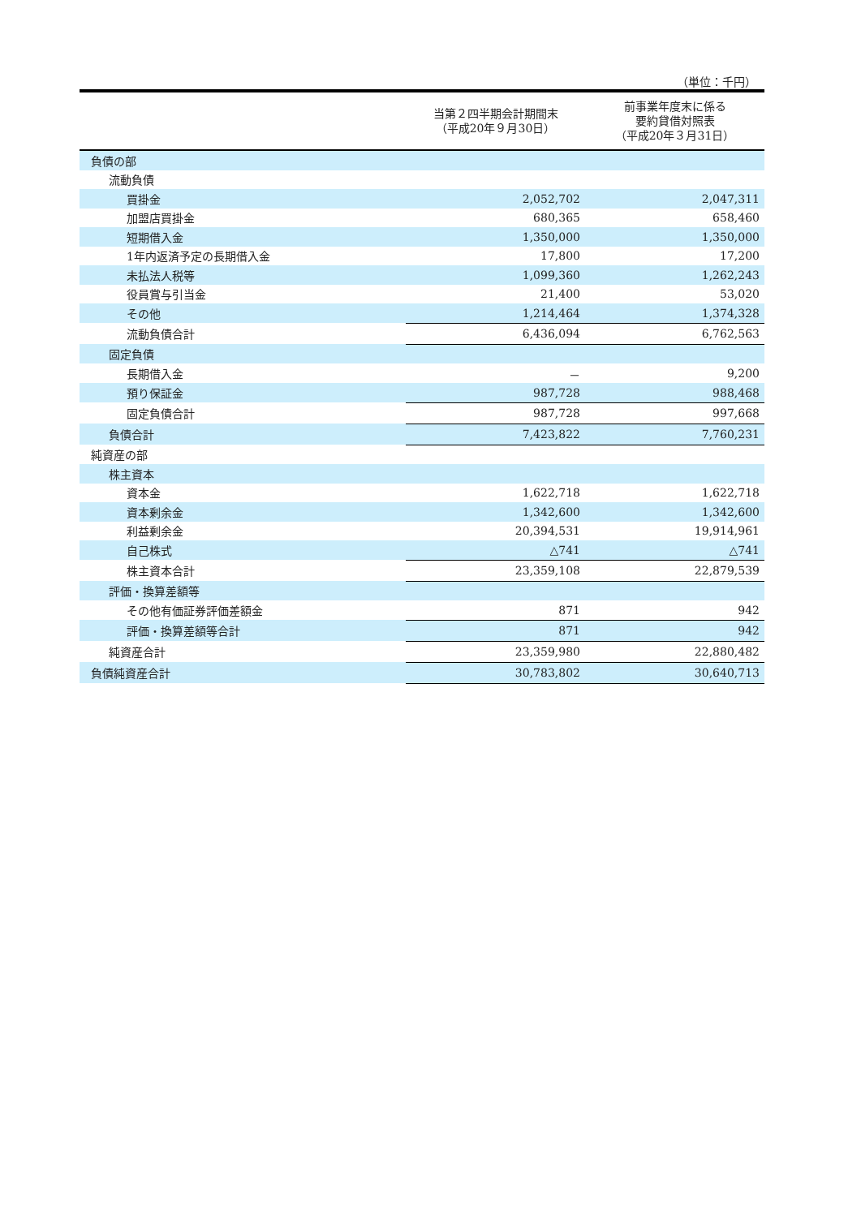（単位：千円）
| | 当第２四半期会計期間末 （平成20年９月30日） | 前事業年度末に係る 要約貸借対照表 （平成20年３月31日） |
| --- | --- | --- |
| 負債の部 | | |
| 流動負債 | | |
| 買掛金 | 2,052,702 | 2,047,311 |
| 加盟店買掛金 | 680,365 | 658,460 |
| 短期借入金 | 1,350,000 | 1,350,000 |
| 1年内返済予定の長期借入金 | 17,800 | 17,200 |
| 未払法人税等 | 1,099,360 | 1,262,243 |
| 役員賞与引当金 | 21,400 | 53,020 |
| その他 | 1,214,464 | 1,374,328 |
| 流動負債合計 | 6,436,094 | 6,762,563 |
| 固定負債 | | |
| 長期借入金 | － | 9,200 |
| 預り保証金 | 987,728 | 988,468 |
| 固定負債合計 | 987,728 | 997,668 |
| 負債合計 | 7,423,822 | 7,760,231 |
| 純資産の部 | | |
| 株主資本 | | |
| 資本金 | 1,622,718 | 1,622,718 |
| 資本剰余金 | 1,342,600 | 1,342,600 |
| 利益剰余金 | 20,394,531 | 19,914,961 |
| 自己株式 | △741 | △741 |
| 株主資本合計 | 23,359,108 | 22,879,539 |
| 評価・換算差額等 | | |
| その他有価証券評価差額金 | 871 | 942 |
| 評価・換算差額等合計 | 871 | 942 |
| 純資産合計 | 23,359,980 | 22,880,482 |
| 負債純資産合計 | 30,783,802 | 30,640,713 |